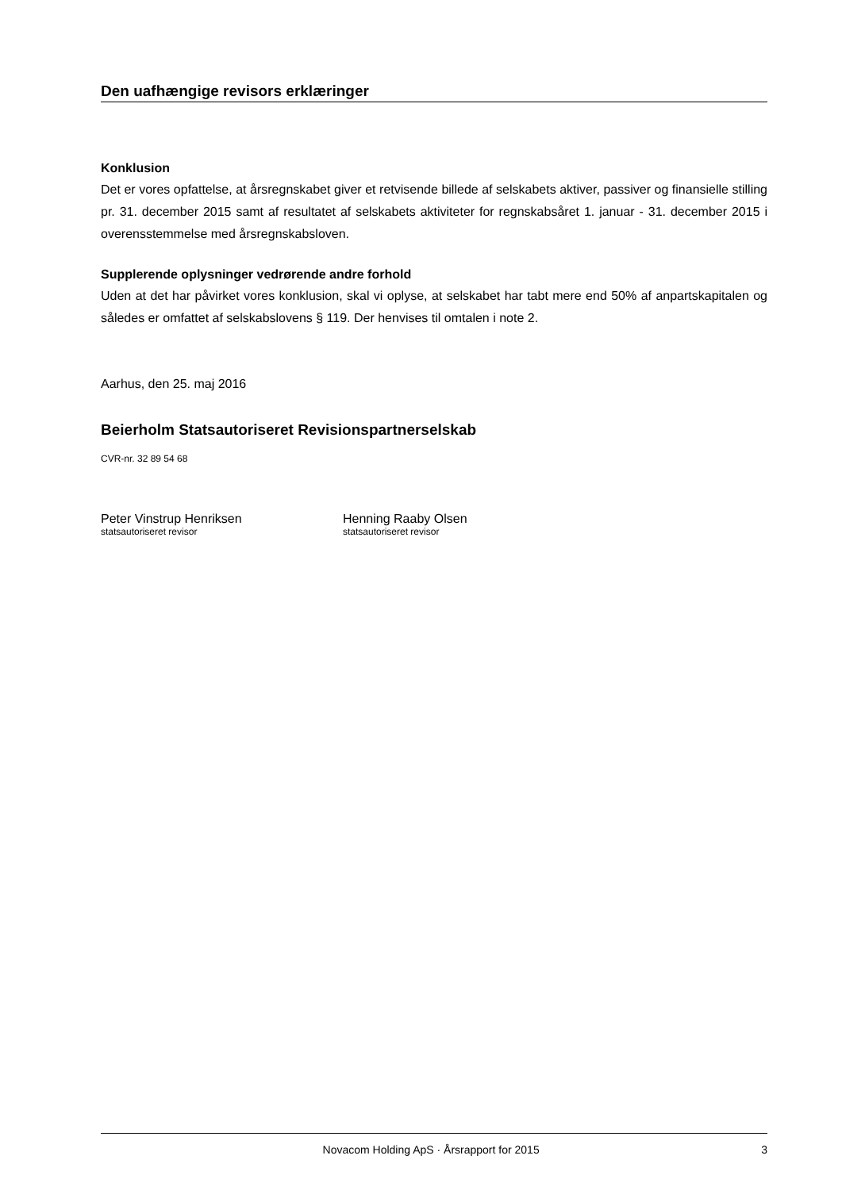Den uafhængige revisors erklæringer
Konklusion
Det er vores opfattelse, at årsregnskabet giver et retvisende billede af selskabets aktiver, passiver og finansielle stilling pr. 31. december 2015 samt af resultatet af selskabets aktiviteter for regnskabsåret 1. januar - 31. december 2015 i overensstemmelse med årsregnskabsloven.
Supplerende oplysninger vedrørende andre forhold
Uden at det har påvirket vores konklusion, skal vi oplyse, at selskabet har tabt mere end 50% af anpartskapitalen og således er omfattet af selskabslovens § 119. Der henvises til omtalen i note 2.
Aarhus, den 25. maj 2016
Beierholm Statsautoriseret Revisionspartnerselskab
CVR-nr. 32 89 54 68
Peter Vinstrup Henriksen
statsautoriseret revisor
Henning Raaby Olsen
statsautoriseret revisor
Novacom Holding ApS · Årsrapport for 2015 3